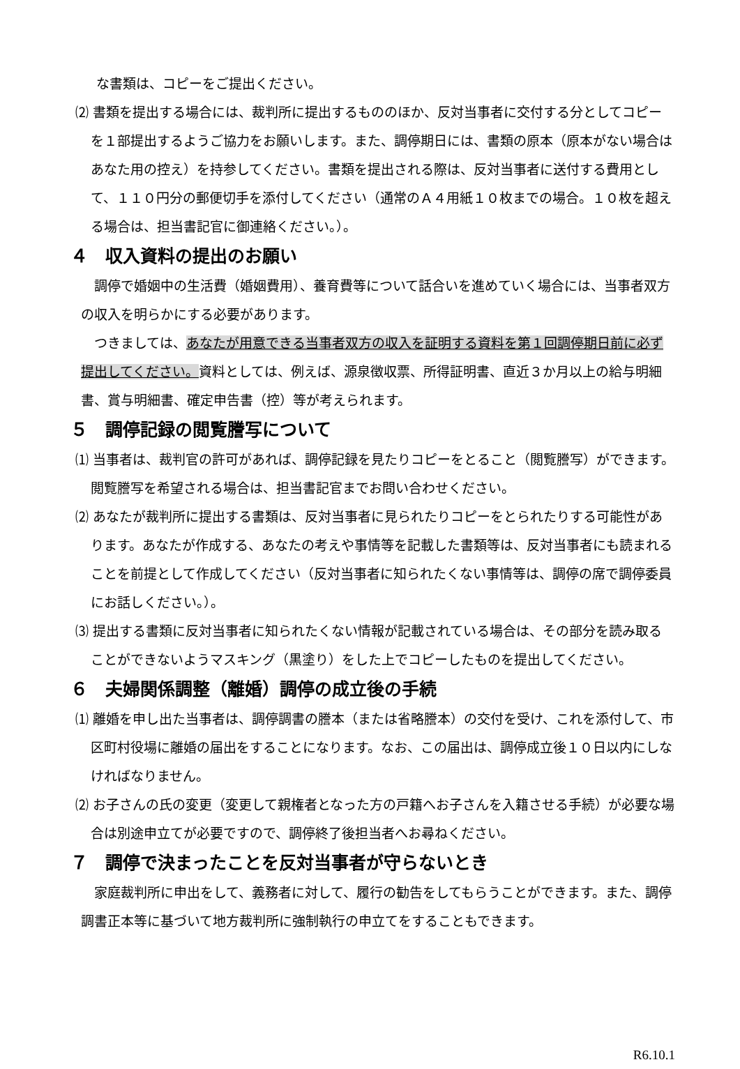な書類は、コピーをご提出ください。
⑵ 書類を提出する場合には、裁判所に提出するもののほか、反対当事者に交付する分としてコピーを１部提出するようご協力をお願いします。また、調停期日には、書類の原本（原本がない場合はあなた用の控え）を持参してください。書類を提出される際は、反対当事者に送付する費用として、１１０円分の郵便切手を添付してください（通常のＡ４用紙１０枚までの場合。１０枚を超える場合は、担当書記官に御連絡ください。）。
４　収入資料の提出のお願い
　調停で婚姻中の生活費（婚姻費用）、養育費等について話合いを進めていく場合には、当事者双方の収入を明らかにする必要があります。
　つきましては、あなたが用意できる当事者双方の収入を証明する資料を第１回調停期日前に必ず提出してください。資料としては、例えば、源泉徴収票、所得証明書、直近３か月以上の給与明細書、賞与明細書、確定申告書（控）等が考えられます。
５　調停記録の閲覧謄写について
⑴ 当事者は、裁判官の許可があれば、調停記録を見たりコピーをとること（閲覧謄写）ができます。閲覧謄写を希望される場合は、担当書記官までお問い合わせください。
⑵ あなたが裁判所に提出する書類は、反対当事者に見られたりコピーをとられたりする可能性があります。あなたが作成する、あなたの考えや事情等を記載した書類等は、反対当事者にも読まれることを前提として作成してください（反対当事者に知られたくない事情等は、調停の席で調停委員にお話しください。）。
⑶ 提出する書類に反対当事者に知られたくない情報が記載されている場合は、その部分を読み取ることができないようマスキング（黒塗り）をした上でコピーしたものを提出してください。
６　夫婦関係調整（離婚）調停の成立後の手続
⑴ 離婚を申し出た当事者は、調停調書の謄本（または省略謄本）の交付を受け、これを添付して、市区町村役場に離婚の届出をすることになります。なお、この届出は、調停成立後１０日以内にしなければなりません。
⑵ お子さんの氏の変更（変更して親権者となった方の戸籍へお子さんを入籍させる手続）が必要な場合は別途申立てが必要ですので、調停終了後担当者へお尋ねください。
７　調停で決まったことを反対当事者が守らないとき
　家庭裁判所に申出をして、義務者に対して、履行の勧告をしてもらうことができます。また、調停調書正本等に基づいて地方裁判所に強制執行の申立てをすることもできます。
R6.10.1